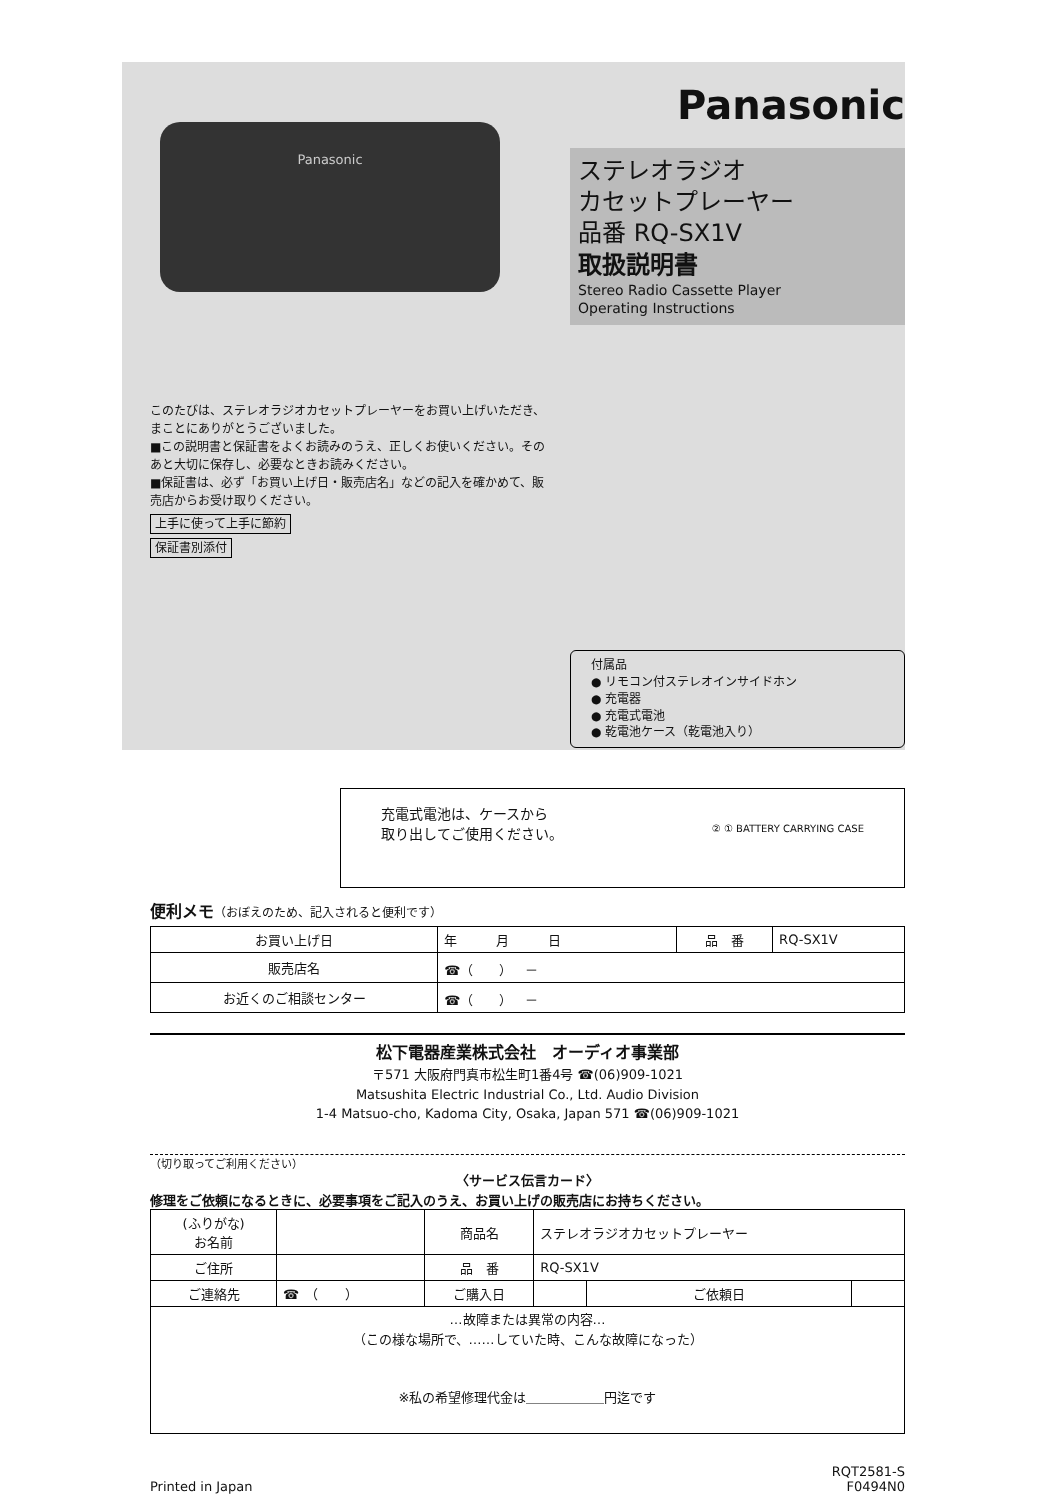Panasonic
このたびは、ステレオラジオカセットプレーヤーをお買い上げいただき、まことにありがとうございました。
■この説明書と保証書をよくお読みのうえ、正しくお使いください。そのあと大切に保存し、必要なときお読みください。
■保証書は、必ず「お買い上げ日・販売店名」などの記入を確かめて、販売店からお受け取りください。
上手に使って上手に節約
保証書別添付
Panasonic
ステレオラジオ
カセットプレーヤー
品番 RQ-SX1V
取扱説明書
Stereo Radio Cassette Player
Operating Instructions
付属品
● リモコン付ステレオインサイドホン
● 充電器
● 充電式電池
● 乾電池ケース（乾電池入り）
充電式電池は、ケースから
取り出してご使用ください。 ② ① BATTERY CARRYING CASE
便利メモ（おぼえのため、記入されると便利です）
| お買い上げ日 | 年 月 日 | 品 番 | RQ-SX1V |
| 販売店名 | ☎（ ） － | | |
| お近くのご相談センター | ☎（ ） － | | |
松下電器産業株式会社　オーディオ事業部
〒571 大阪府門真市松生町1番4号 ☎(06)909-1021
Matsushita Electric Industrial Co., Ltd. Audio Division
1-4 Matsuo-cho, Kadoma City, Osaka, Japan 571 ☎(06)909-1021
（切り取ってご利用ください）
〈サービス伝言カード〉
修理をご依頼になるときに、必要事項をご記入のうえ、お買い上げの販売店にお持ちください。
| (ふりがな) お名前 | | 商品名 | ステレオラジオカセットプレーヤー | | |
| ご住所 | | 品 番 | RQ-SX1V | | |
| ご連絡先 | ☎ （ ） | ご購入日 | | ご依頼日 | |
| …故障または異常の内容… （この様な場所で、……していた時、こんな故障になった） ※私の希望修理代金は＿＿＿＿＿＿円迄です | | | | | |
Printed in Japan RQT2581-S
F0494N0